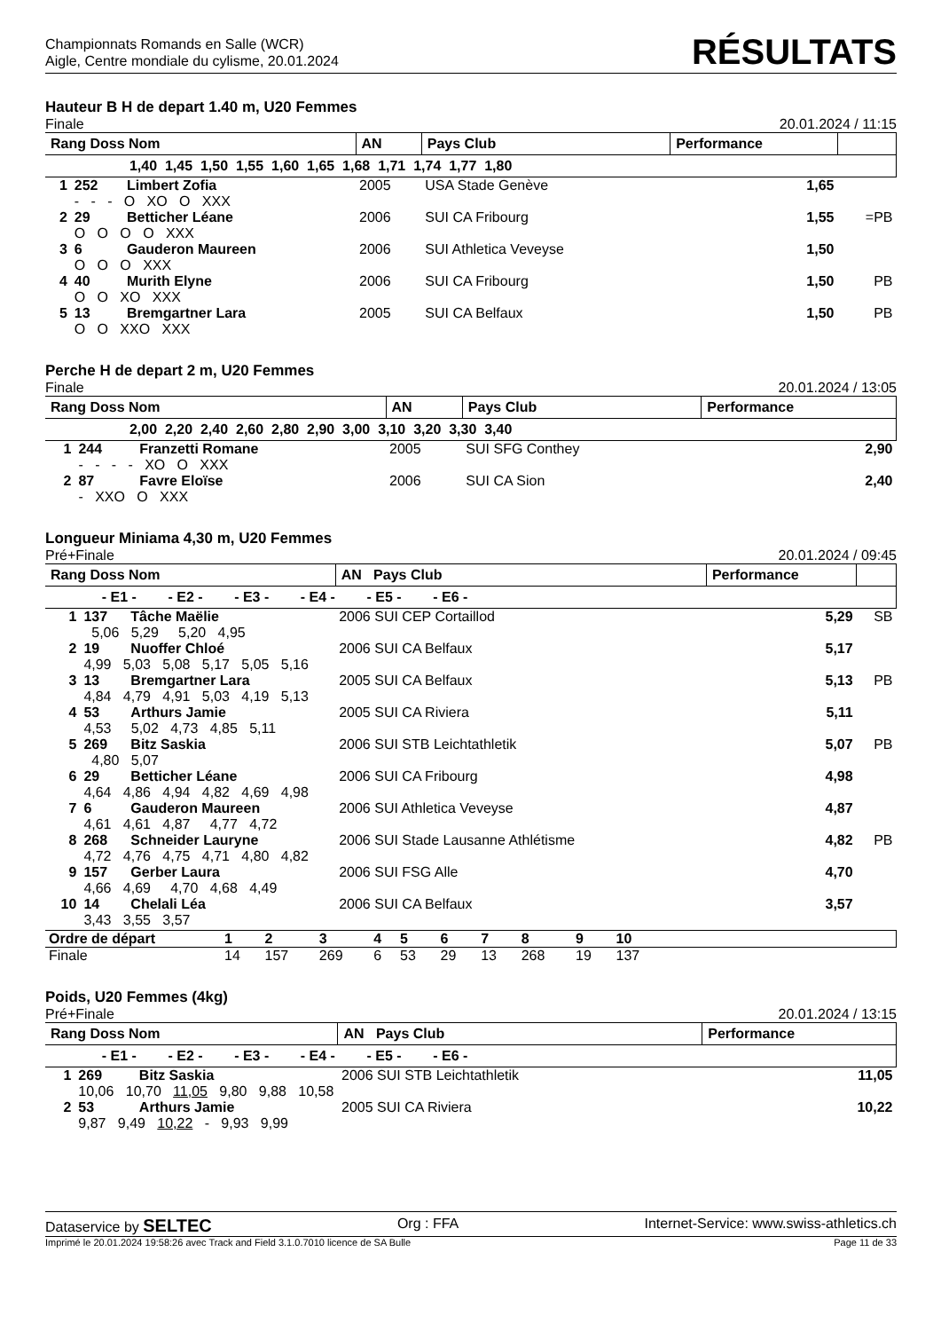Championnats Romands en Salle (WCR)
Aigle, Centre mondiale du cylisme, 20.01.2024
RÉSULTATS
Hauteur B H de depart 1.40 m, U20 Femmes
Finale 20.01.2024 / 11:15
| Rang Doss Nom | | | AN | Pays Club | Performance | |
| --- | --- | --- | --- | --- | --- | --- |
| 1,40 1,45 1,50 1,55 1,60 1,65 1,68 1,71 1,74 1,77 1,80 | | | | | | |
| 1 | 252 | Limbert Zofia | 2005 | USA Stade Genève | 1,65 | |
| | - - - O XO O XXX | | | | | |
| 2 | 29 | Betticher Léane | 2006 | SUI CA Fribourg | 1,55 | =PB |
| | O O O O XXX | | | | | |
| 3 | 6 | Gauderon Maureen | 2006 | SUI Athletica Veveyse | 1,50 | |
| | O O O XXX | | | | | |
| 4 | 40 | Murith Elyne | 2006 | SUI CA Fribourg | 1,50 | PB |
| | O O XO XXX | | | | | |
| 5 | 13 | Bremgartner Lara | 2005 | SUI CA Belfaux | 1,50 | PB |
| | O O XXO XXX | | | | | |
Perche H de depart 2 m, U20 Femmes
Finale 20.01.2024 / 13:05
| Rang Doss Nom | | | AN | Pays Club | Performance |
| --- | --- | --- | --- | --- | --- |
| 2,00 2,20 2,40 2,60 2,80 2,90 3,00 3,10 3,20 3,30 3,40 | | | | | |
| 1 | 244 | Franzetti Romane | 2005 | SUI SFG Conthey | 2,90 |
| | - - - - XO O XXX | | | | |
| 2 | 87 | Favre Eloïse | 2006 | SUI CA Sion | 2,40 |
| | - XXO O XXX | | | | |
Longueur Miniama 4,30 m, U20 Femmes
Pré+Finale 20.01.2024 / 09:45
| Rang Doss Nom | | | AN Pays Club | Performance | |
| --- | --- | --- | --- | --- | --- |
| - E1 - - E2 - - E3 - - E4 - - E5 - - E6 - | | | | | |
| 1 | 137 | Tâche Maëlie | 2006 SUI CEP Cortaillod | 5,29 | SB |
| | 5,06 5,29 5,20 4,95 | | | | |
| 2 | 19 | Nuoffer Chloé | 2006 SUI CA Belfaux | 5,17 | |
| | 4,99 5,03 5,08 5,17 5,05 5,16 | | | | |
| 3 | 13 | Bremgartner Lara | 2005 SUI CA Belfaux | 5,13 | PB |
| | 4,84 4,79 4,91 5,03 4,19 5,13 | | | | |
| 4 | 53 | Arthurs Jamie | 2005 SUI CA Riviera | 5,11 | |
| | 4,53 5,02 4,73 4,85 5,11 | | | | |
| 5 | 269 | Bitz Saskia | 2006 SUI STB Leichtathletik | 5,07 | PB |
| | 4,80 5,07 | | | | |
| 6 | 29 | Betticher Léane | 2006 SUI CA Fribourg | 4,98 | |
| | 4,64 4,86 4,94 4,82 4,69 4,98 | | | | |
| 7 | 6 | Gauderon Maureen | 2006 SUI Athletica Veveyse | 4,87 | |
| | 4,61 4,61 4,87 4,77 4,72 | | | | |
| 8 | 268 | Schneider Lauryne | 2006 SUI Stade Lausanne Athlétisme | 4,82 | PB |
| | 4,72 4,76 4,75 4,71 4,80 4,82 | | | | |
| 9 | 157 | Gerber Laura | 2006 SUI FSG Alle | 4,70 | |
| | 4,66 4,69 4,70 4,68 4,49 | | | | |
| 10 | 14 | Chelali Léa | 2006 SUI CA Belfaux | 3,57 | |
| | 3,43 3,55 3,57 | | | | |
| Ordre de départ | 1 | 2 | 3 | 4 | 5 | 6 | 7 | 8 | 9 | 10 | |
| Finale | 14 | 157 | 269 | 6 | 53 | 29 | 13 | 268 | 19 | 137 | |
Poids, U20 Femmes (4kg)
Pré+Finale 20.01.2024 / 13:15
| Rang Doss Nom | | | AN Pays Club | Performance |
| --- | --- | --- | --- | --- |
| - E1 - - E2 - - E3 - - E4 - - E5 - - E6 - | | | | |
| 1 | 269 | Bitz Saskia | 2006 SUI STB Leichtathletik | 11,05 |
| | 10,06 10,70 11,05 9,80 9,88 10,58 | | | |
| 2 | 53 | Arthurs Jamie | 2005 SUI CA Riviera | 10,22 |
| | 9,87 9,49 10,22 - 9,93 9,99 | | | |
Dataservice by SELTEC Org : FFA Internet-Service: www.swiss-athletics.ch
Imprimé le 20.01.2024 19:58:26 avec Track and Field 3.1.0.7010 licence de SA Bulle Page 11 de 33